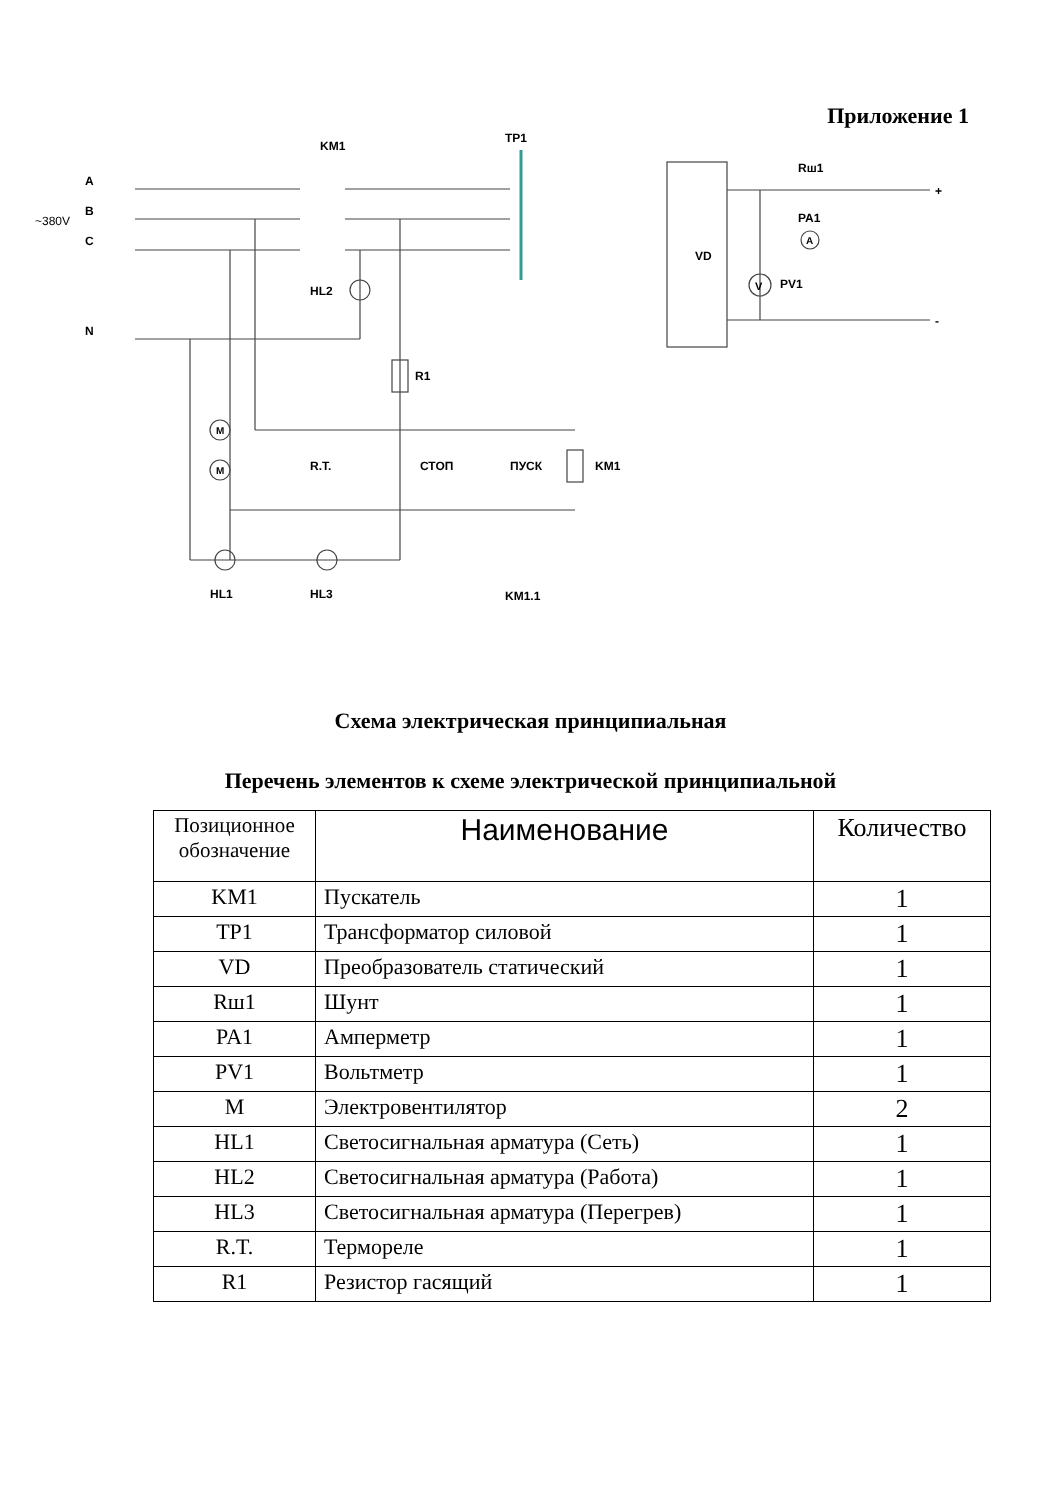Приложение 1
A
B
C
N
~380V
KM1
TP1
VD
Rш1
PA1
PV1
+
-
HL2
R1
R.T.
СТОП
ПУСК
KM1
HL1
HL3
KM1.1
M
M
A
V
Схема электрическая принципиальная
Перечень элементов к схеме электрической принципиальной
| Позиционное обозначение | Наименование | Количество |
| --- | --- | --- |
| KM1 | Пускатель | 1 |
| TP1 | Трансформатор силовой | 1 |
| VD | Преобразователь статический | 1 |
| Rш1 | Шунт | 1 |
| PA1 | Амперметр | 1 |
| PV1 | Вольтметр | 1 |
| M | Электровентилятор | 2 |
| HL1 | Светосигнальная арматура (Сеть) | 1 |
| HL2 | Светосигнальная арматура (Работа) | 1 |
| HL3 | Светосигнальная арматура (Перегрев) | 1 |
| R.T. | Термореле | 1 |
| R1 | Резистор гасящий | 1 |